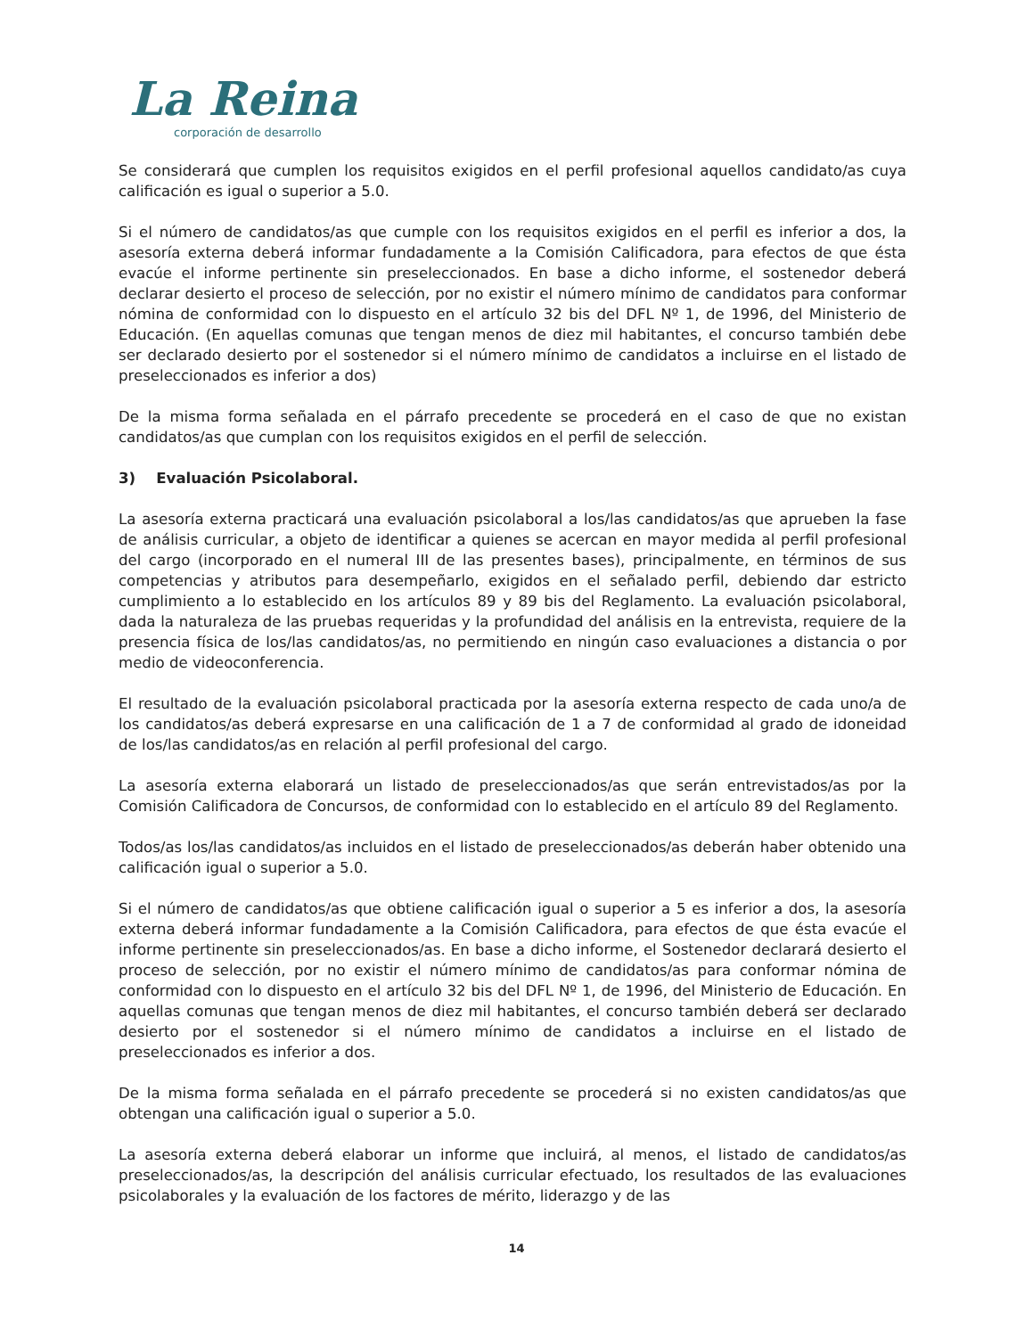La Reina
corporación de desarrollo
Se considerará que cumplen los requisitos exigidos en el perfil profesional aquellos candidato/as cuya calificación es igual o superior a 5.0.
Si el número de candidatos/as que cumple con los requisitos exigidos en el perfil es inferior a dos, la asesoría externa deberá informar fundadamente a la Comisión Calificadora, para efectos de que ésta evacúe el informe pertinente sin preseleccionados. En base a dicho informe, el sostenedor deberá declarar desierto el proceso de selección, por no existir el número mínimo de candidatos para conformar nómina de conformidad con lo dispuesto en el artículo 32 bis del DFL Nº 1, de 1996, del Ministerio de Educación. (En aquellas comunas que tengan menos de diez mil habitantes, el concurso también debe ser declarado desierto por el sostenedor si el número mínimo de candidatos a incluirse en el listado de preseleccionados es inferior a dos)
De la misma forma señalada en el párrafo precedente se procederá en el caso de que no existan candidatos/as que cumplan con los requisitos exigidos en el perfil de selección.
3) Evaluación Psicolaboral.
La asesoría externa practicará una evaluación psicolaboral a los/las candidatos/as que aprueben la fase de análisis curricular, a objeto de identificar a quienes se acercan en mayor medida al perfil profesional del cargo (incorporado en el numeral III de las presentes bases), principalmente, en términos de sus competencias y atributos para desempeñarlo, exigidos en el señalado perfil, debiendo dar estricto cumplimiento a lo establecido en los artículos 89 y 89 bis del Reglamento. La evaluación psicolaboral, dada la naturaleza de las pruebas requeridas y la profundidad del análisis en la entrevista, requiere de la presencia física de los/las candidatos/as, no permitiendo en ningún caso evaluaciones a distancia o por medio de videoconferencia.
El resultado de la evaluación psicolaboral practicada por la asesoría externa respecto de cada uno/a de los candidatos/as deberá expresarse en una calificación de 1 a 7 de conformidad al grado de idoneidad de los/las candidatos/as en relación al perfil profesional del cargo.
La asesoría externa elaborará un listado de preseleccionados/as que serán entrevistados/as por la Comisión Calificadora de Concursos, de conformidad con lo establecido en el artículo 89 del Reglamento.
Todos/as los/las candidatos/as incluidos en el listado de preseleccionados/as deberán haber obtenido una calificación igual o superior a 5.0.
Si el número de candidatos/as que obtiene calificación igual o superior a 5 es inferior a dos, la asesoría externa deberá informar fundadamente a la Comisión Calificadora, para efectos de que ésta evacúe el informe pertinente sin preseleccionados/as. En base a dicho informe, el Sostenedor declarará desierto el proceso de selección, por no existir el número mínimo de candidatos/as para conformar nómina de conformidad con lo dispuesto en el artículo 32 bis del DFL Nº 1, de 1996, del Ministerio de Educación. En aquellas comunas que tengan menos de diez mil habitantes, el concurso también deberá ser declarado desierto por el sostenedor si el número mínimo de candidatos a incluirse en el listado de preseleccionados es inferior a dos.
De la misma forma señalada en el párrafo precedente se procederá si no existen candidatos/as que obtengan una calificación igual o superior a 5.0.
La asesoría externa deberá elaborar un informe que incluirá, al menos, el listado de candidatos/as preseleccionados/as, la descripción del análisis curricular efectuado, los resultados de las evaluaciones psicolaborales y la evaluación de los factores de mérito, liderazgo y de las
14